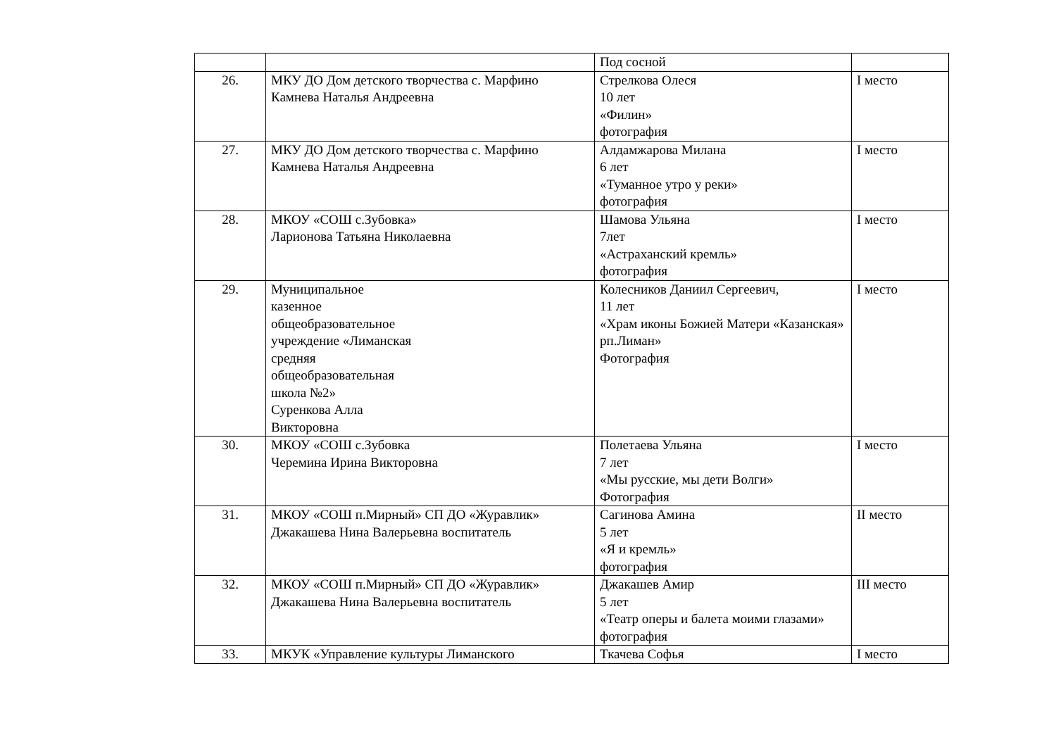| | | Под сосной | |
| 26. | МКУ ДО Дом детского творчества с. Марфино Камнева Наталья Андреевна | Стрелкова Олеся 10 лет «Филин» фотография | I место |
| 27. | МКУ ДО Дом детского творчества с. Марфино Камнева Наталья Андреевна | Алдамжарова Милана 6 лет «Туманное утро у реки» фотография | I место |
| 28. | МКОУ «СОШ с.Зубовка» Ларионова Татьяна Николаевна | Шамова Ульяна 7лет «Астраханский кремль» фотография | I место |
| 29. | Муниципальное казенное общеобразовательное учреждение «Лиманская средняя общеобразовательная школа №2» Суренкова Алла Викторовна | Колесников Даниил Сергеевич, 11 лет «Храм иконы Божией Матери «Казанская» рп.Лиман» Фотография | I место |
| 30. | МКОУ «СОШ с.Зубовка Черемина Ирина Викторовна | Полетаева Ульяна 7 лет «Мы русские, мы дети Волги» Фотография | I место |
| 31. | МКОУ «СОШ п.Мирный» СП ДО «Журавлик» Джакашева Нина Валерьевна воспитатель | Сагинова Амина 5 лет «Я и кремль» фотография | II место |
| 32. | МКОУ «СОШ п.Мирный» СП ДО «Журавлик» Джакашева Нина Валерьевна воспитатель | Джакашев Амир 5 лет «Театр оперы и балета моими глазами» фотография | III место |
| 33. | МКУК «Управление культуры Лиманского | Ткачева Софья | I место |